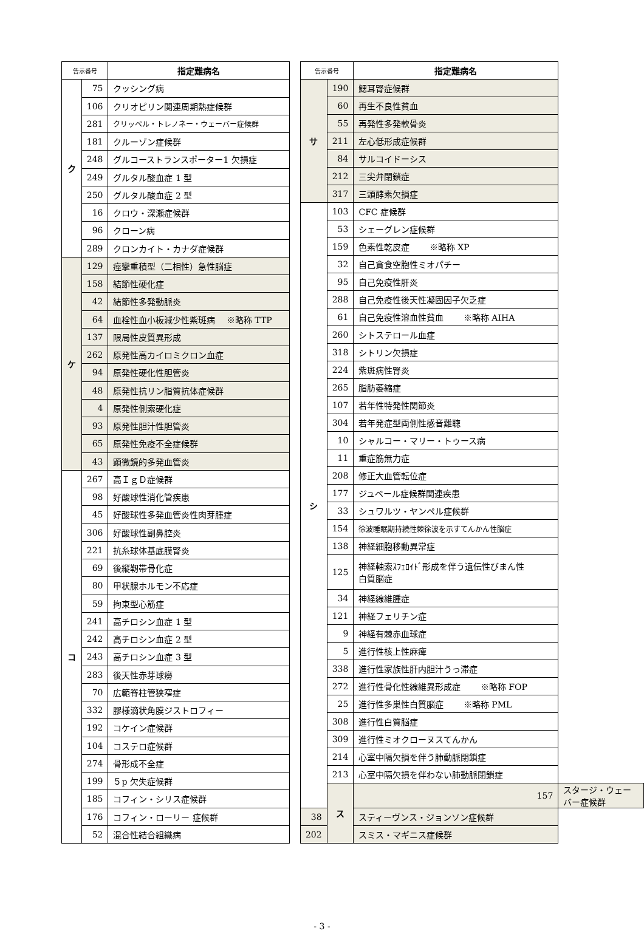| 告示番号 | | 指定難病名 |
| --- | --- | --- |
| ク | 75 | クッシング病 |
| | 106 | クリオピリン関連周期熱症候群 |
| | 281 | クリッペル・トレノネー・ウェーバー症候群 |
| | 181 | クルーゾン症候群 |
| | 248 | グルコーストランスポーター1 欠損症 |
| | 249 | グルタル酸血症 1 型 |
| | 250 | グルタル酸血症 2 型 |
| | 16 | クロウ・深瀬症候群 |
| | 96 | クローン病 |
| | 289 | クロンカイト・カナダ症候群 |
| ケ | 129 | 痙攣重積型（二相性）急性脳症 |
| | 158 | 結節性硬化症 |
| | 42 | 結節性多発動脈炎 |
| | 64 | 血栓性血小板減少性紫斑病 ※略称 TTP |
| | 137 | 限局性皮質異形成 |
| | 262 | 原発性高カイロミクロン血症 |
| | 94 | 原発性硬化性胆管炎 |
| | 48 | 原発性抗リン脂質抗体症候群 |
| | 4 | 原発性側索硬化症 |
| | 93 | 原発性胆汁性胆管炎 |
| | 65 | 原発性免疫不全症候群 |
| | 43 | 顕微鏡的多発血管炎 |
| コ | 267 | 高ＩｇＤ症候群 |
| | 98 | 好酸球性消化管疾患 |
| | 45 | 好酸球性多発血管炎性肉芽腫症 |
| | 306 | 好酸球性副鼻腔炎 |
| | 221 | 抗糸球体基底膜腎炎 |
| | 69 | 後縦靭帯骨化症 |
| | 80 | 甲状腺ホルモン不応症 |
| | 59 | 拘束型心筋症 |
| | 241 | 高チロシン血症 1 型 |
| | 242 | 高チロシン血症 2 型 |
| | 243 | 高チロシン血症 3 型 |
| | 283 | 後天性赤芽球癆 |
| | 70 | 広範脊柱管狭窄症 |
| | 332 | 膠様滴状角膜ジストロフィー |
| | 192 | コケイン症候群 |
| | 104 | コステロ症候群 |
| | 274 | 骨形成不全症 |
| | 199 | ５p 欠失症候群 |
| | 185 | コフィン・シリス症候群 |
| | 176 | コフィン・ローリー 症候群 |
| | 52 | 混合性結合組織病 |
| 告示番号 | | 指定難病名 | |
| --- | --- | --- | --- |
| サ | 190 | 鰓耳腎症候群 | |
| | 60 | 再生不良性貧血 | |
| | 55 | 再発性多発軟骨炎 | |
| | 211 | 左心低形成症候群 | |
| | 84 | サルコイドーシス | |
| | 212 | 三尖弁閉鎖症 | |
| | 317 | 三頭酵素欠損症 | |
| シ | 103 | CFC 症候群 | |
| | 53 | シェーグレン症候群 | |
| | 159 | 色素性乾皮症 ※略称 XP | |
| | 32 | 自己貪食空胞性ミオパチー | |
| | 95 | 自己免疫性肝炎 | |
| | 288 | 自己免疫性後天性凝固因子欠乏症 | |
| | 61 | 自己免疫性溶血性貧血 ※略称 AIHA | |
| | 260 | シトステロール血症 | |
| | 318 | シトリン欠損症 | |
| | 224 | 紫斑病性腎炎 | |
| | 265 | 脂肪萎縮症 | |
| | 107 | 若年性特発性関節炎 | |
| | 304 | 若年発症型両側性感音難聴 | |
| | 10 | シャルコー・マリー・トゥース病 | |
| | 11 | 重症筋無力症 | |
| | 208 | 修正大血管転位症 | |
| | 177 | ジュベール症候群関連疾患 | |
| | 33 | シュワルツ・ヤンペル症候群 | |
| | 154 | 徐波睡眠期持続性棘徐波を示すてんかん性脳症 | |
| | 138 | 神経細胞移動異常症 | |
| | 125 | 神経軸索ｽﾌｪﾛｲﾄﾞ形成を伴う遺伝性びまん性 白質脳症 | |
| | 34 | 神経線維腫症 | |
| | 121 | 神経フェリチン症 | |
| | 9 | 神経有棘赤血球症 | |
| | 5 | 進行性核上性麻痺 | |
| | 338 | 進行性家族性肝内胆汁うっ滞症 | |
| | 272 | 進行性骨化性線維異形成症 ※略称 FOP | |
| | 25 | 進行性多巣性白質脳症 ※略称 PML | |
| | 308 | 進行性白質脳症 | |
| | 309 | 進行性ミオクローヌスてんかん | |
| | 214 | 心室中隔欠損を伴う肺動脈閉鎖症 | |
| | 213 | 心室中隔欠損を伴わない肺動脈閉鎖症 | |
| | ス | 157 | スタージ・ウェーバー症候群 |
| 38 | | スティーヴンス・ジョンソン症候群 | |
| 202 | | スミス・マギニス症候群 | |
- 3 -